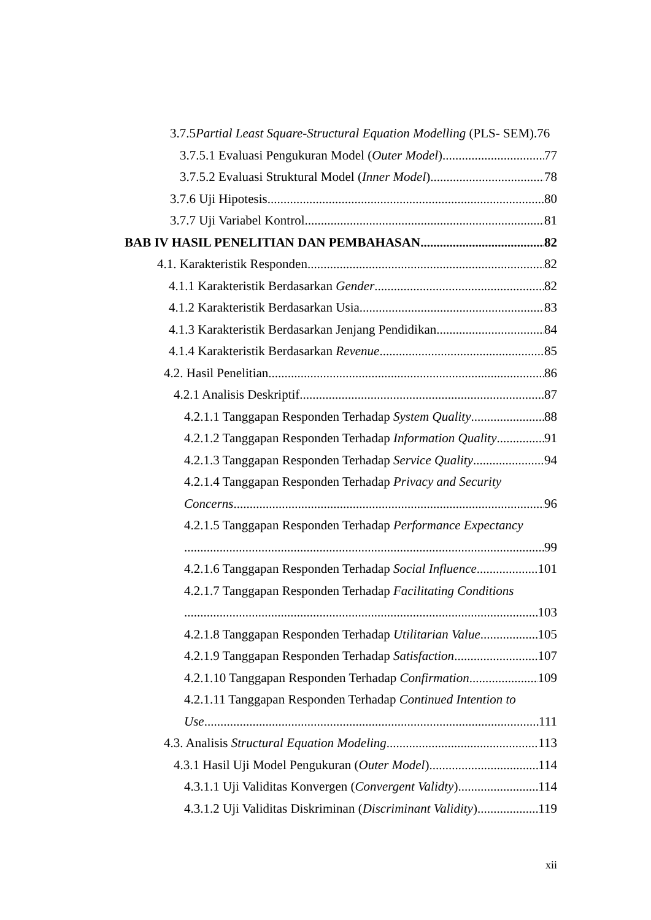3.7.5Partial Least Square-Structural Equation Modelling (PLS- SEM).76
3.7.5.1 Evaluasi Pengukuran Model (Outer Model) 77
3.7.5.2 Evaluasi Struktural Model (Inner Model) 78
3.7.6 Uji Hipotesis 80
3.7.7 Uji Variabel Kontrol 81
BAB IV HASIL PENELITIAN DAN PEMBAHASAN 82
4.1. Karakteristik Responden 82
4.1.1 Karakteristik Berdasarkan Gender 82
4.1.2 Karakteristik Berdasarkan Usia 83
4.1.3 Karakteristik Berdasarkan Jenjang Pendidikan 84
4.1.4 Karakteristik Berdasarkan Revenue 85
4.2. Hasil Penelitian 86
4.2.1 Analisis Deskriptif 87
4.2.1.1 Tanggapan Responden Terhadap System Quality 88
4.2.1.2 Tanggapan Responden Terhadap Information Quality 91
4.2.1.3 Tanggapan Responden Terhadap Service Quality 94
4.2.1.4 Tanggapan Responden Terhadap Privacy and Security
Concerns 96
4.2.1.5 Tanggapan Responden Terhadap Performance Expectancy
99
4.2.1.6 Tanggapan Responden Terhadap Social Influence 101
4.2.1.7 Tanggapan Responden Terhadap Facilitating Conditions
103
4.2.1.8 Tanggapan Responden Terhadap Utilitarian Value 105
4.2.1.9 Tanggapan Responden Terhadap Satisfaction 107
4.2.1.10 Tanggapan Responden Terhadap Confirmation 109
4.2.1.11 Tanggapan Responden Terhadap Continued Intention to
Use 111
4.3. Analisis Structural Equation Modeling 113
4.3.1 Hasil Uji Model Pengukuran (Outer Model) 114
4.3.1.1 Uji Validitas Konvergen (Convergent Validty) 114
4.3.1.2 Uji Validitas Diskriminan (Discriminant Validity) 119
xii